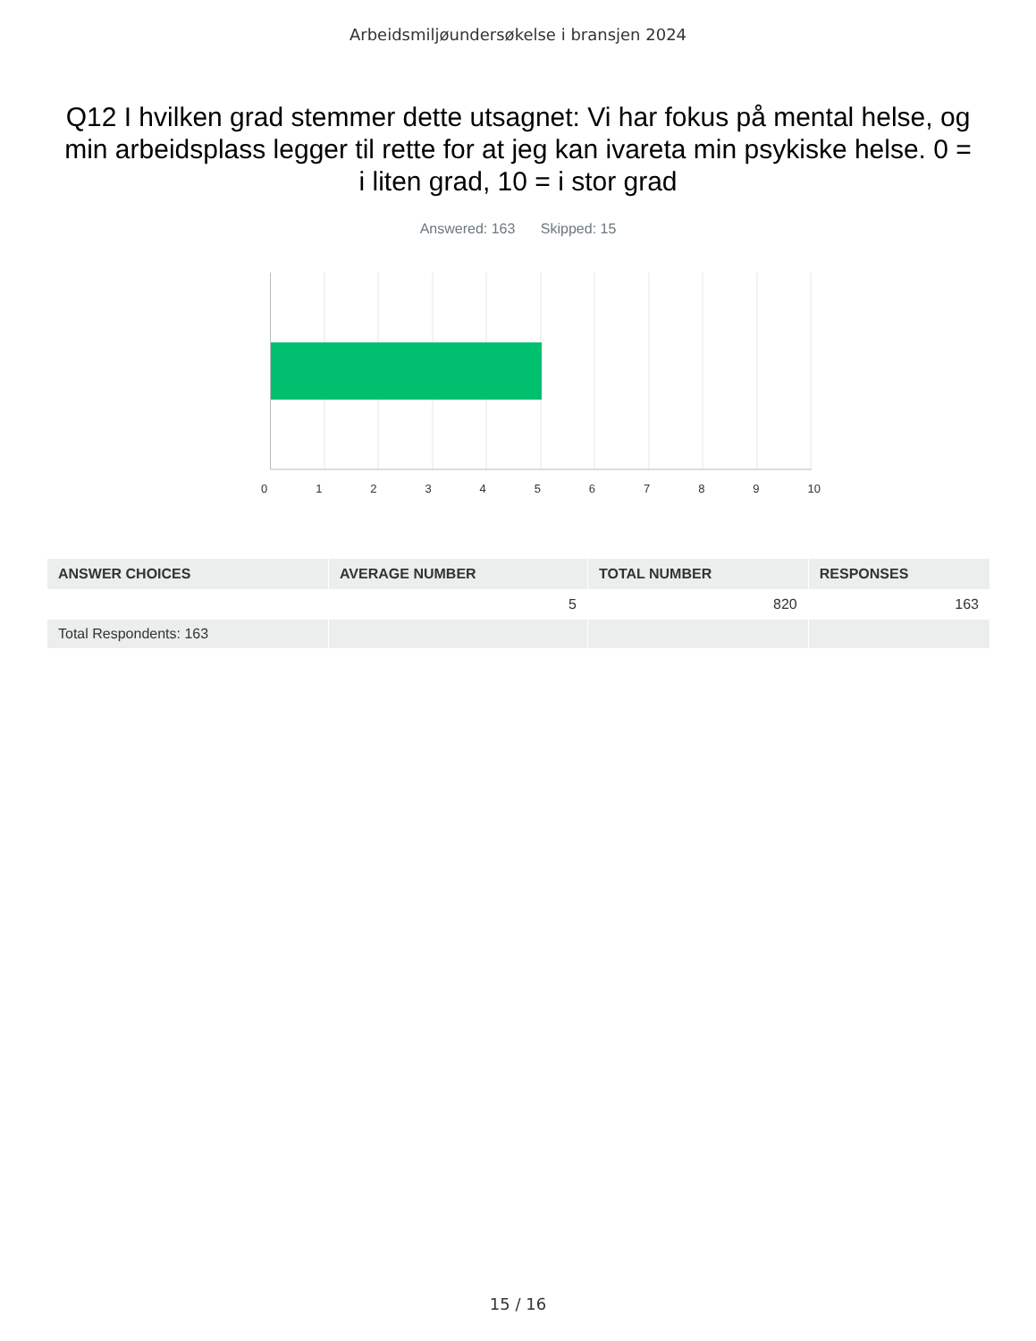Arbeidsmiljøundersøkelse i bransjen 2024
Q12 I hvilken grad stemmer dette utsagnet: Vi har fokus på mental helse, og min arbeidsplass legger til rette for at jeg kan ivareta min psykiske helse. 0 = i liten grad, 10 = i stor grad
Answered: 163 Skipped: 15
0 1 2 3 4 5 6 7 8 9 10
| ANSWER CHOICES | AVERAGE NUMBER | TOTAL NUMBER | RESPONSES |
| --- | --- | --- | --- |
| | 5 | 820 | 163 |
| Total Respondents: 163 | | | |
15 / 16